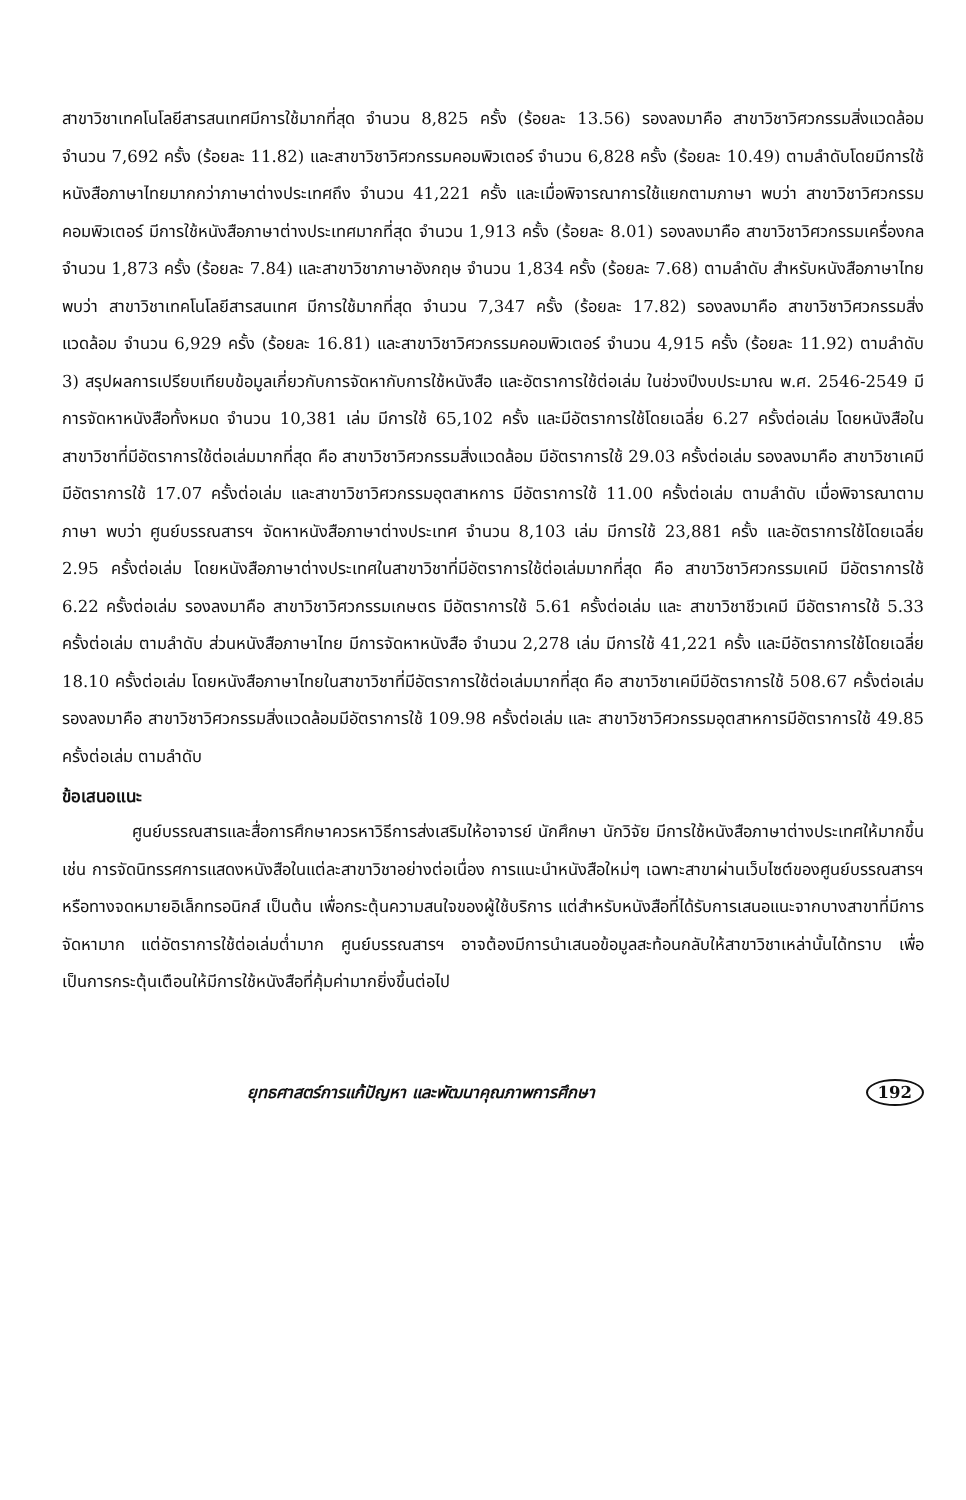สาขาวิชาเทคโนโลยีสารสนเทศมีการใช้มากที่สุด จำนวน 8,825 ครั้ง (ร้อยละ 13.56) รองลงมาคือ สาขาวิชาวิศวกรรมสิ่งแวดล้อม จำนวน 7,692 ครั้ง (ร้อยละ 11.82) และสาขาวิชาวิศวกรรมคอมพิวเตอร์ จำนวน 6,828 ครั้ง (ร้อยละ 10.49) ตามลำดับโดยมีการใช้หนังสือภาษาไทยมากกว่าภาษาต่างประเทศถึง จำนวน 41,221 ครั้ง และเมื่อพิจารณาการใช้แยกตามภาษา พบว่า สาขาวิชาวิศวกรรมคอมพิวเตอร์ มีการใช้หนังสือภาษาต่างประเทศมากที่สุด จำนวน 1,913 ครั้ง (ร้อยละ 8.01) รองลงมาคือ สาขาวิชาวิศวกรรมเครื่องกล จำนวน 1,873 ครั้ง (ร้อยละ 7.84) และสาขาวิชาภาษาอังกฤษ จำนวน 1,834 ครั้ง (ร้อยละ 7.68) ตามลำดับ สำหรับหนังสือภาษาไทย พบว่า สาขาวิชาเทคโนโลยีสารสนเทศ มีการใช้มากที่สุด จำนวน 7,347 ครั้ง (ร้อยละ 17.82) รองลงมาคือ สาขาวิชาวิศวกรรมสิ่งแวดล้อม จำนวน 6,929 ครั้ง (ร้อยละ 16.81) และสาขาวิชาวิศวกรรมคอมพิวเตอร์ จำนวน 4,915 ครั้ง (ร้อยละ 11.92) ตามลำดับ 3) สรุปผลการเปรียบเทียบข้อมูลเกี่ยวกับการจัดหากับการใช้หนังสือ และอัตราการใช้ต่อเล่ม ในช่วงปีงบประมาณ พ.ศ. 2546-2549 มีการจัดหาหนังสือทั้งหมด จำนวน 10,381 เล่ม มีการใช้ 65,102 ครั้ง และมีอัตราการใช้โดยเฉลี่ย 6.27 ครั้งต่อเล่ม โดยหนังสือในสาขาวิชาที่มีอัตราการใช้ต่อเล่มมากที่สุด คือ สาขาวิชาวิศวกรรมสิ่งแวดล้อม มีอัตราการใช้ 29.03 ครั้งต่อเล่ม รองลงมาคือ สาขาวิชาเคมี มีอัตราการใช้ 17.07 ครั้งต่อเล่ม และสาขาวิชาวิศวกรรมอุตสาหการ มีอัตราการใช้ 11.00 ครั้งต่อเล่ม ตามลำดับ เมื่อพิจารณาตามภาษา พบว่า ศูนย์บรรณสารฯ จัดหาหนังสือภาษาต่างประเทศ จำนวน 8,103 เล่ม มีการใช้ 23,881 ครั้ง และอัตราการใช้โดยเฉลี่ย 2.95 ครั้งต่อเล่ม โดยหนังสือภาษาต่างประเทศในสาขาวิชาที่มีอัตราการใช้ต่อเล่มมากที่สุด คือ สาขาวิชาวิศวกรรมเคมี มีอัตราการใช้ 6.22 ครั้งต่อเล่ม รองลงมาคือ สาขาวิชาวิศวกรรมเกษตร มีอัตราการใช้ 5.61 ครั้งต่อเล่ม และ สาขาวิชาชีวเคมี มีอัตราการใช้ 5.33 ครั้งต่อเล่ม ตามลำดับ ส่วนหนังสือภาษาไทย มีการจัดหาหนังสือ จำนวน 2,278 เล่ม มีการใช้ 41,221 ครั้ง และมีอัตราการใช้โดยเฉลี่ย 18.10 ครั้งต่อเล่ม โดยหนังสือภาษาไทยในสาขาวิชาที่มีอัตราการใช้ต่อเล่มมากที่สุด คือ สาขาวิชาเคมีมีอัตราการใช้ 508.67 ครั้งต่อเล่ม รองลงมาคือ สาขาวิชาวิศวกรรมสิ่งแวดล้อมมีอัตราการใช้ 109.98 ครั้งต่อเล่ม และ สาขาวิชาวิศวกรรมอุตสาหการมีอัตราการใช้ 49.85 ครั้งต่อเล่ม ตามลำดับ
ข้อเสนอแนะ
ศูนย์บรรณสารและสื่อการศึกษาควรหาวิธีการส่งเสริมให้อาจารย์ นักศึกษา นักวิจัย มีการใช้หนังสือภาษาต่างประเทศให้มากขึ้น เช่น การจัดนิทรรศการแสดงหนังสือในแต่ละสาขาวิชาอย่างต่อเนื่อง การแนะนำหนังสือใหม่ๆ เฉพาะสาขาผ่านเว็บไซต์ของศูนย์บรรณสารฯ หรือทางจดหมายอิเล็กทรอนิกส์ เป็นต้น เพื่อกระตุ้นความสนใจของผู้ใช้บริการ แต่สำหรับหนังสือที่ได้รับการเสนอแนะจากบางสาขาที่มีการจัดหามาก แต่อัตราการใช้ต่อเล่มต่ำมาก ศูนย์บรรณสารฯ อาจต้องมีการนำเสนอข้อมูลสะท้อนกลับให้สาขาวิชาเหล่านั้นได้ทราบ เพื่อเป็นการกระตุ้นเตือนให้มีการใช้หนังสือที่คุ้มค่ามากยิ่งขึ้นต่อไป
ยุทธศาสตร์การแก้ปัญหา และพัฒนาคุณภาพการศึกษา 192